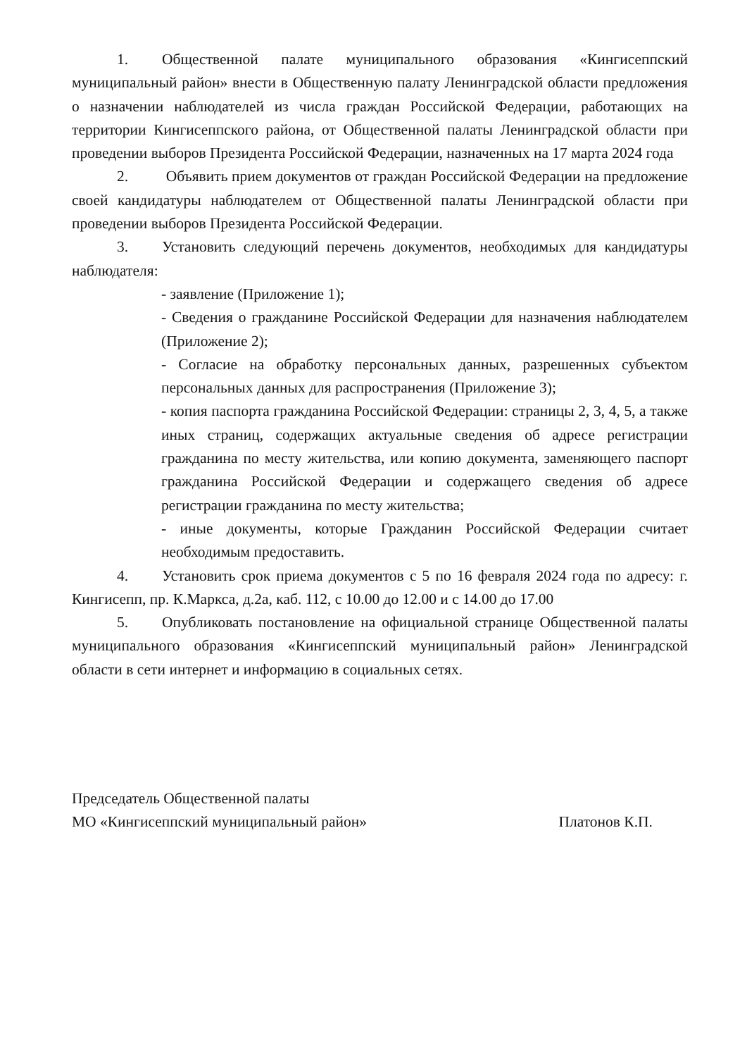1. Общественной палате муниципального образования «Кингисеппский муниципальный район» внести в Общественную палату Ленинградской области предложения о назначении наблюдателей из числа граждан Российской Федерации, работающих на территории Кингисеппского района, от Общественной палаты Ленинградской области при проведении выборов Президента Российской Федерации, назначенных на 17 марта 2024 года
2. Объявить прием документов от граждан Российской Федерации на предложение своей кандидатуры наблюдателем от Общественной палаты Ленинградской области при проведении выборов Президента Российской Федерации.
3. Установить следующий перечень документов, необходимых для кандидатуры наблюдателя:
- заявление (Приложение 1);
- Сведения о гражданине Российской Федерации для назначения наблюдателем (Приложение 2);
- Согласие на обработку персональных данных, разрешенных субъектом персональных данных для распространения (Приложение 3);
- копия паспорта гражданина Российской Федерации: страницы 2, 3, 4, 5, а также иных страниц, содержащих актуальные сведения об адресе регистрации гражданина по месту жительства, или копию документа, заменяющего паспорт гражданина Российской Федерации и содержащего сведения об адресе регистрации гражданина по месту жительства;
- иные документы, которые Гражданин Российской Федерации считает необходимым предоставить.
4. Установить срок приема документов с 5 по 16 февраля 2024 года по адресу: г. Кингисепп, пр. К.Маркса, д.2а, каб. 112, с 10.00 до 12.00 и с 14.00 до 17.00
5. Опубликовать постановление на официальной странице Общественной палаты муниципального образования «Кингисеппский муниципальный район» Ленинградской области в сети интернет и информацию в социальных сетях.
Председатель Общественной палаты
МО «Кингисеппский муниципальный район»
Платонов К.П.